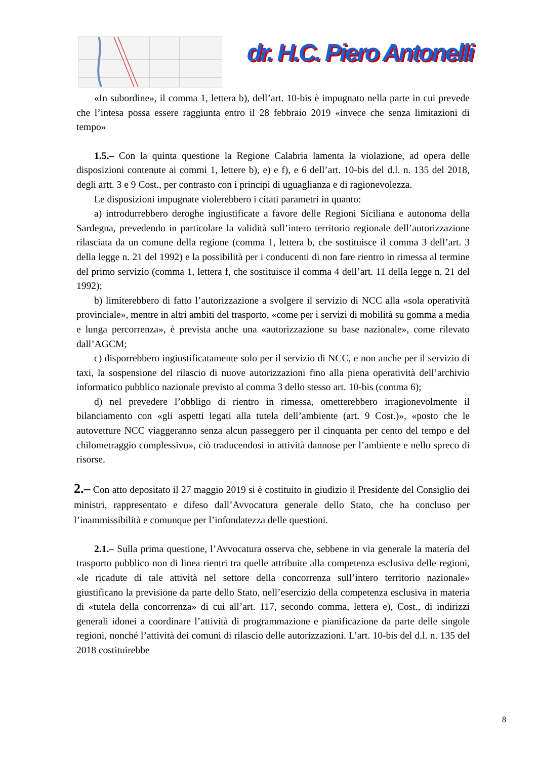dr. H.C. Piero Antonelli
«In subordine», il comma 1, lettera b), dell’art. 10-bis è impugnato nella parte in cui prevede che l’intesa possa essere raggiunta entro il 28 febbraio 2019 «invece che senza limitazioni di tempo»
1.5.– Con la quinta questione la Regione Calabria lamenta la violazione, ad opera delle disposizioni contenute ai commi 1, lettere b), e) e f), e 6 dell’art. 10-bis del d.l. n. 135 del 2018, degli artt. 3 e 9 Cost., per contrasto con i principi di uguaglianza e di ragionevolezza.
Le disposizioni impugnate violerebbero i citati parametri in quanto:
a) introdurrebbero deroghe ingiustificate a favore delle Regioni Siciliana e autonoma della Sardegna, prevedendo in particolare la validità sull’intero territorio regionale dell’autorizzazione rilasciata da un comune della regione (comma 1, lettera b, che sostituisce il comma 3 dell’art. 3 della legge n. 21 del 1992) e la possibilità per i conducenti di non fare rientro in rimessa al termine del primo servizio (comma 1, lettera f, che sostituisce il comma 4 dell’art. 11 della legge n. 21 del 1992);
b) limiterebbero di fatto l’autorizzazione a svolgere il servizio di NCC alla «sola operatività provinciale», mentre in altri ambiti del trasporto, «come per i servizi di mobilità su gomma a media e lunga percorrenza», è prevista anche una «autorizzazione su base nazionale», come rilevato dall’AGCM;
c) disporrebbero ingiustificatamente solo per il servizio di NCC, e non anche per il servizio di taxi, la sospensione del rilascio di nuove autorizzazioni fino alla piena operatività dell’archivio informatico pubblico nazionale previsto al comma 3 dello stesso art. 10-bis (comma 6);
d) nel prevedere l’obbligo di rientro in rimessa, ometterebbero irragionevolmente il bilanciamento con «gli aspetti legati alla tutela dell’ambiente (art. 9 Cost.)», «posto che le autovetture NCC viaggeranno senza alcun passeggero per il cinquanta per cento del tempo e del chilometraggio complessivo», ciò traducendosi in attività dannose per l’ambiente e nello spreco di risorse.
2.– Con atto depositato il 27 maggio 2019 si è costituito in giudizio il Presidente del Consiglio dei ministri, rappresentato e difeso dall’Avvocatura generale dello Stato, che ha concluso per l’inammissibilità e comunque per l’infondatezza delle questioni.
2.1.– Sulla prima questione, l’Avvocatura osserva che, sebbene in via generale la materia del trasporto pubblico non di linea rientri tra quelle attribuite alla competenza esclusiva delle regioni, «le ricadute di tale attività nel settore della concorrenza sull’intero territorio nazionale» giustificano la previsione da parte dello Stato, nell’esercizio della competenza esclusiva in materia di «tutela della concorrenza» di cui all’art. 117, secondo comma, lettera e), Cost., di indirizzi generali idonei a coordinare l’attività di programmazione e pianificazione da parte delle singole regioni, nonché l’attività dei comuni di rilascio delle autorizzazioni. L’art. 10-bis del d.l. n. 135 del 2018 costituirebbe
8